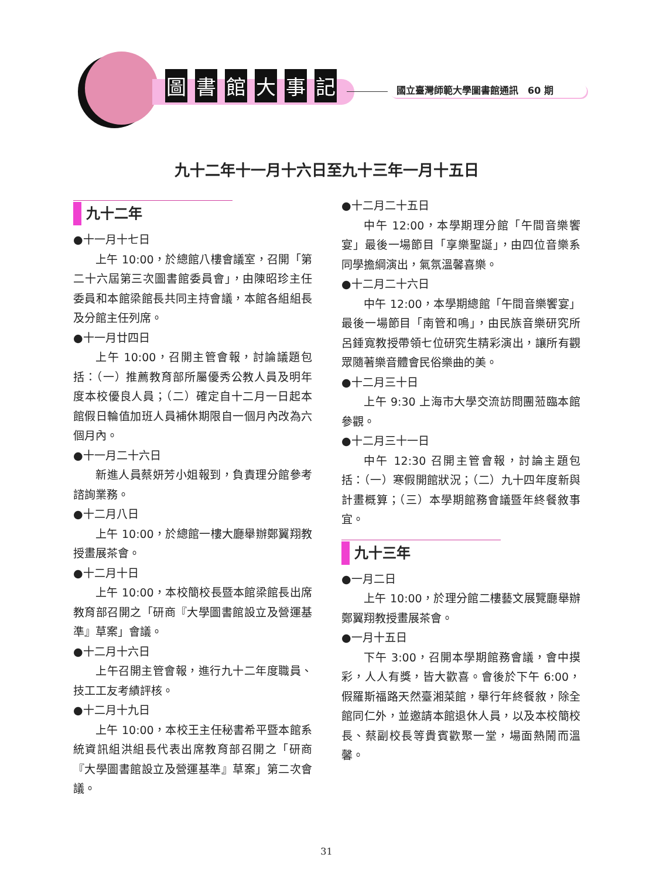圖書館大事記
國立臺灣師範大學圖書館通訊　60 期
九十二年十一月十六日至九十三年一月十五日
九十二年
●十一月十七日
上午 10:00，於總館八樓會議室，召開「第二十六屆第三次圖書館委員會」，由陳昭珍主任委員和本館梁館長共同主持會議，本館各組組長及分館主任列席。
●十一月廿四日
上午 10:00，召開主管會報，討論議題包括：（一）推薦教育部所屬優秀公教人員及明年度本校優良人員；（二）確定自十二月一日起本館假日輪值加班人員補休期限自一個月內改為六個月內。
●十一月二十六日
新進人員蔡妍芳小姐報到，負責理分館參考諮詢業務。
●十二月八日
上午 10:00，於總館一樓大廳舉辦鄭翼翔教授畫展茶會。
●十二月十日
上午 10:00，本校簡校長暨本館梁館長出席教育部召開之「研商『大學圖書館設立及營運基準』草案」會議。
●十二月十六日
上午召開主管會報，進行九十二年度職員、技工工友考績評核。
●十二月十九日
上午 10:00，本校王主任秘書希平暨本館系統資訊組洪組長代表出席教育部召開之「研商『大學圖書館設立及營運基準』草案」第二次會議。
●十二月二十五日
中午 12:00，本學期理分館「午間音樂饗宴」最後一場節目「享樂聖誕」，由四位音樂系同學擔綱演出，氣氛溫馨喜樂。
●十二月二十六日
中午 12:00，本學期總館「午間音樂饗宴」最後一場節目「南管和鳴」，由民族音樂研究所呂錘寬教授帶領七位研究生精彩演出，讓所有觀眾隨著樂音體會民俗樂曲的美。
●十二月三十日
上午 9:30 上海市大學交流訪問團蒞臨本館參觀。
●十二月三十一日
中午 12:30 召開主管會報，討論主題包括：（一）寒假開館狀況；（二）九十四年度新與計畫概算；（三）本學期館務會議暨年終餐敘事宜。
九十三年
●一月二日
上午 10:00，於理分館二樓藝文展覽廳舉辦鄭翼翔教授畫展茶會。
●一月十五日
下午 3:00，召開本學期館務會議，會中摸彩，人人有獎，皆大歡喜。會後於下午 6:00，假羅斯福路天然臺湘菜館，舉行年終餐敘，除全館同仁外，並邀請本館退休人員，以及本校簡校長、蔡副校長等貴賓歡聚一堂，場面熱鬧而溫馨。
31